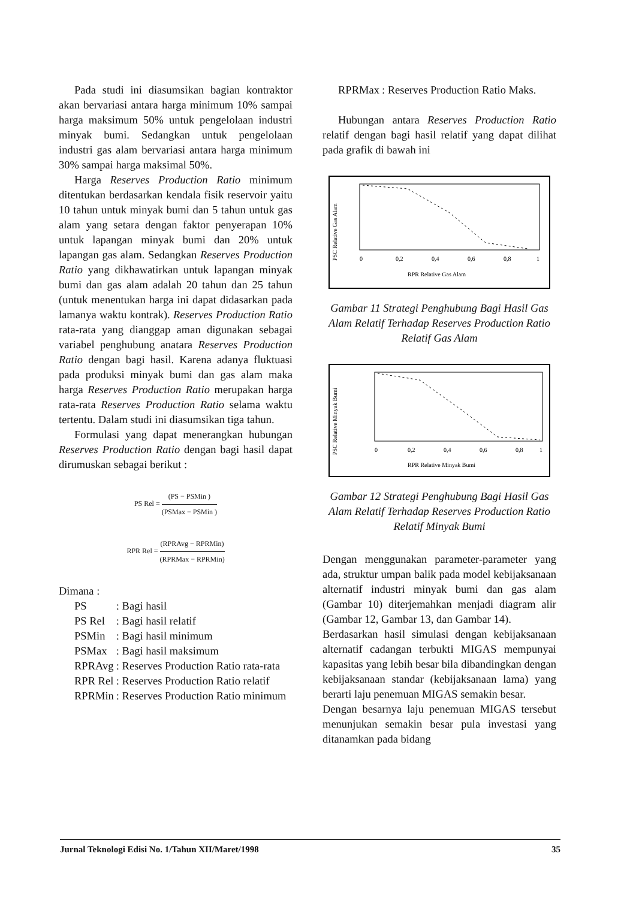Pada studi ini diasumsikan bagian kontraktor akan bervariasi antara harga minimum 10% sampai harga maksimum 50% untuk pengelolaan industri minyak bumi. Sedangkan untuk pengelolaan industri gas alam bervariasi antara harga minimum 30% sampai harga maksimal 50%.
Harga Reserves Production Ratio minimum ditentukan berdasarkan kendala fisik reservoir yaitu 10 tahun untuk minyak bumi dan 5 tahun untuk gas alam yang setara dengan faktor penyerapan 10% untuk lapangan minyak bumi dan 20% untuk lapangan gas alam. Sedangkan Reserves Production Ratio yang dikhawatirkan untuk lapangan minyak bumi dan gas alam adalah 20 tahun dan 25 tahun (untuk menentukan harga ini dapat didasarkan pada lamanya waktu kontrak). Reserves Production Ratio rata-rata yang dianggap aman digunakan sebagai variabel penghubung anatara Reserves Production Ratio dengan bagi hasil. Karena adanya fluktuasi pada produksi minyak bumi dan gas alam maka harga Reserves Production Ratio merupakan harga rata-rata Reserves Production Ratio selama waktu tertentu. Dalam studi ini diasumsikan tiga tahun.
Formulasi yang dapat menerangkan hubungan Reserves Production Ratio dengan bagi hasil dapat dirumuskan sebagai berikut :
PS Rel = (PS − PSMin ) (PSMax − PSMin )
RPR Rel = (RPRAvg − RPRMin) (RPRMax − RPRMin)
Dimana :
| PS | : Bagi hasil |
| PS Rel | : Bagi hasil relatif |
| PSMin | : Bagi hasil minimum |
| PSMax | : Bagi hasil maksimum |
| RPRAvg | : Reserves Production Ratio rata-rata |
| RPR Rel | : Reserves Production Ratio relatif |
| RPRMin | : Reserves Production Ratio minimum |
| RPRMax | : Reserves Production Ratio Maks. |
Hubungan antara Reserves Production Ratio relatif dengan bagi hasil relatif yang dapat dilihat pada grafik di bawah ini
PSC Relative Gas Alam
0
0,2
0,4
0,6
0,8
1
RPR Relative Gas Alam
Gambar 11 Strategi Penghubung Bagi Hasil Gas Alam Relatif Terhadap Reserves Production Ratio Relatif Gas Alam
PSC Relative Minyak Bumi
0
0,2
0,4
0,6
0,8
1
RPR Relative Minyak Bumi
Gambar 12 Strategi Penghubung Bagi Hasil Gas Alam Relatif Terhadap Reserves Production Ratio Relatif Minyak Bumi
Dengan menggunakan parameter-parameter yang ada, struktur umpan balik pada model kebijaksanaan alternatif industri minyak bumi dan gas alam (Gambar 10) diterjemahkan menjadi diagram alir (Gambar 12, Gambar 13, dan Gambar 14).
Berdasarkan hasil simulasi dengan kebijaksanaan alternatif cadangan terbukti MIGAS mempunyai kapasitas yang lebih besar bila dibandingkan dengan kebijaksanaan standar (kebijaksanaan lama) yang berarti laju penemuan MIGAS semakin besar.
Dengan besarnya laju penemuan MIGAS tersebut menunjukan semakin besar pula investasi yang ditanamkan pada bidang
Jurnal Teknologi Edisi No. 1/Tahun XII/Maret/1998 35